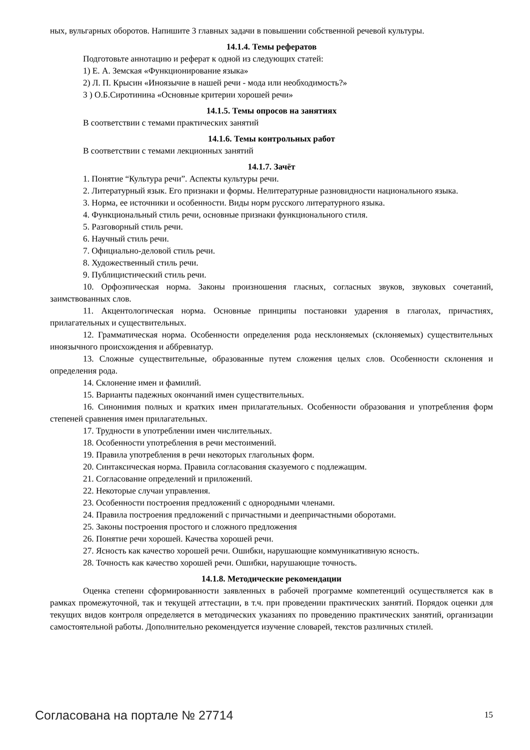ных, вульгарных оборотов. Напишите 3 главных задачи в повышении собственной речевой культуры.
14.1.4. Темы рефератов
Подготовьте аннотацию и реферат к одной из следующих статей:
1) Е. А. Земская «Функционирование языка»
2) Л. П. Крысин «Иноязычие в нашей речи - мода или необходимость?»
3 ) О.Б.Сиротинина «Основные критерии хорошей речи»
14.1.5. Темы опросов на занятиях
В соответствии с темами практических занятий
14.1.6. Темы контрольных работ
В соответствии с темами лекционных занятий
14.1.7. Зачёт
1. Понятие “Культура речи”. Аспекты культуры речи.
2. Литературный язык. Его признаки и формы. Нелитературные разновидности национального языка.
3. Норма, ее источники и особенности. Виды норм русского литературного языка.
4. Функциональный стиль речи, основные признаки функционального стиля.
5. Разговорный стиль речи.
6. Научный стиль речи.
7. Официально-деловой стиль речи.
8. Художественный стиль речи.
9. Публицистический стиль речи.
10. Орфоэпическая норма. Законы произношения гласных, согласных звуков, звуковых сочетаний, заимствованных слов.
11. Акцентологическая норма. Основные принципы постановки ударения в глаголах, причастиях, прилагательных и существительных.
12. Грамматическая норма. Особенности определения рода несклоняемых (склоняемых) существительных иноязычного происхождения и аббревиатур.
13. Сложные существительные, образованные путем сложения целых слов. Особенности склонения и определения рода.
14. Склонение имен и фамилий.
15. Варианты падежных окончаний имен существительных.
16. Синонимия полных и кратких имен прилагательных. Особенности образования и употребления форм степеней сравнения имен прилагательных.
17. Трудности в употреблении имен числительных.
18. Особенности употребления в речи местоимений.
19. Правила употребления в речи некоторых глагольных форм.
20. Синтаксическая норма. Правила согласования сказуемого с подлежащим.
21. Согласование определений и приложений.
22. Некоторые случаи управления.
23. Особенности построения предложений с однородными членами.
24. Правила построения предложений с причастными и деепричастными оборотами.
25. Законы построения простого и сложного предложения
26. Понятие речи хорошей. Качества хорошей речи.
27. Ясность как качество хорошей речи. Ошибки, нарушающие коммуникативную ясность.
28. Точность как качество хорошей речи. Ошибки, нарушающие точность.
14.1.8. Методические рекомендации
Оценка степени сформированности заявленных в рабочей программе компетенций осуществляется как в рамках промежуточной, так и текущей аттестации, в т.ч. при проведении практических занятий. Порядок оценки для текущих видов контроля определяется в методических указаниях по проведению практических занятий, организации самостоятельной работы. Дополнительно рекомендуется изучение словарей, текстов различных стилей.
Согласована на портале № 27714 15